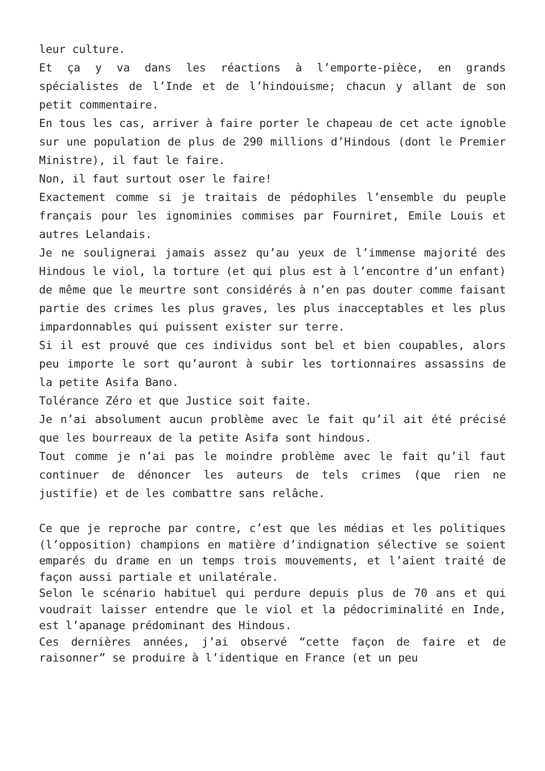leur culture.
Et ça y va dans les réactions à l’emporte-pièce, en grands spécialistes de l’Inde et de l’hindouisme; chacun y allant de son petit commentaire.
En tous les cas, arriver à faire porter le chapeau de cet acte ignoble sur une population de plus de 290 millions d’Hindous (dont le Premier Ministre), il faut le faire.
Non, il faut surtout oser le faire!
Exactement comme si je traitais de pédophiles l’ensemble du peuple français pour les ignominies commises par Fourniret, Emile Louis et autres Lelandais.
Je ne soulignerai jamais assez qu’au yeux de l’immense majorité des Hindous le viol, la torture (et qui plus est à l’encontre d’un enfant) de même que le meurtre sont considérés à n’en pas douter comme faisant partie des crimes les plus graves, les plus inacceptables et les plus impardonnables qui puissent exister sur terre.
Si il est prouvé que ces individus sont bel et bien coupables, alors peu importe le sort qu’auront à subir les tortionnaires assassins de la petite Asifa Bano.
Tolérance Zéro et que Justice soit faite.
Je n’ai absolument aucun problème avec le fait qu’il ait été précisé que les bourreaux de la petite Asifa sont hindous.
Tout comme je n’ai pas le moindre problème avec le fait qu’il faut continuer de dénoncer les auteurs de tels crimes (que rien ne justifie) et de les combattre sans relâche.
Ce que je reproche par contre, c’est que les médias et les politiques (l’opposition) champions en matière d’indignation sélective se soient emparés du drame en un temps trois mouvements, et l’aient traité de façon aussi partiale et unilatérale.
Selon le scénario habituel qui perdure depuis plus de 70 ans et qui voudrait laisser entendre que le viol et la pédocriminalité en Inde, est l’apanage prédominant des Hindous.
Ces dernières années, j’ai observé “cette façon de faire et de raisonner” se produire à l’identique en France (et un peu